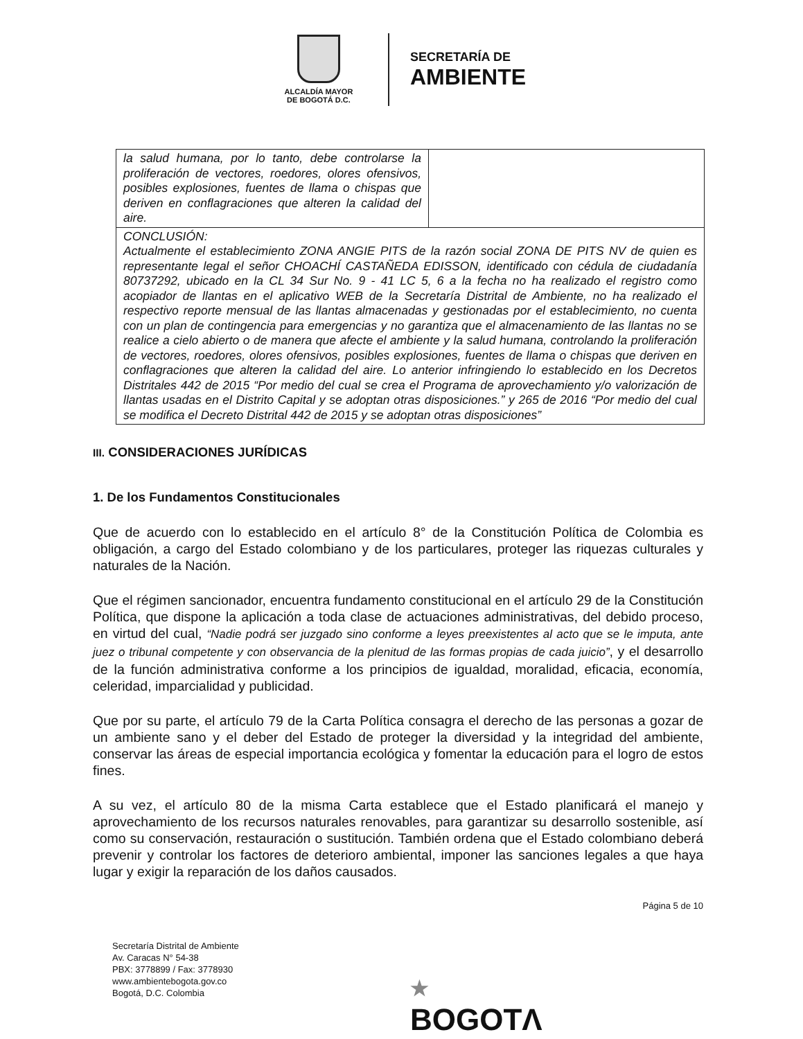ALCALDÍA MAYOR
DE BOGOTÁ D.C.
SECRETARÍA DE
AMBIENTE
| la salud humana, por lo tanto, debe controlarse la proliferación de vectores, roedores, olores ofensivos, posibles explosiones, fuentes de llama o chispas que deriven en conflagraciones que alteren la calidad del aire. | |
| CONCLUSIÓN: Actualmente el establecimiento ZONA ANGIE PITS de la razón social ZONA DE PITS NV de quien es representante legal el señor CHOACHÍ CASTAÑEDA EDISSON, identificado con cédula de ciudadanía 80737292, ubicado en la CL 34 Sur No. 9 - 41 LC 5, 6 a la fecha no ha realizado el registro como acopiador de llantas en el aplicativo WEB de la Secretaría Distrital de Ambiente, no ha realizado el respectivo reporte mensual de las llantas almacenadas y gestionadas por el establecimiento, no cuenta con un plan de contingencia para emergencias y no garantiza que el almacenamiento de las llantas no se realice a cielo abierto o de manera que afecte el ambiente y la salud humana, controlando la proliferación de vectores, roedores, olores ofensivos, posibles explosiones, fuentes de llama o chispas que deriven en conflagraciones que alteren la calidad del aire. Lo anterior infringiendo lo establecido en los Decretos Distritales 442 de 2015 “Por medio del cual se crea el Programa de aprovechamiento y/o valorización de llantas usadas en el Distrito Capital y se adoptan otras disposiciones.” y 265 de 2016 “Por medio del cual se modifica el Decreto Distrital 442 de 2015 y se adoptan otras disposiciones” | |
III. CONSIDERACIONES JURÍDICAS
1. De los Fundamentos Constitucionales
Que de acuerdo con lo establecido en el artículo 8° de la Constitución Política de Colombia es obligación, a cargo del Estado colombiano y de los particulares, proteger las riquezas culturales y naturales de la Nación.
Que el régimen sancionador, encuentra fundamento constitucional en el artículo 29 de la Constitución Política, que dispone la aplicación a toda clase de actuaciones administrativas, del debido proceso, en virtud del cual, “Nadie podrá ser juzgado sino conforme a leyes preexistentes al acto que se le imputa, ante juez o tribunal competente y con observancia de la plenitud de las formas propias de cada juicio”, y el desarrollo de la función administrativa conforme a los principios de igualdad, moralidad, eficacia, economía, celeridad, imparcialidad y publicidad.
Que por su parte, el artículo 79 de la Carta Política consagra el derecho de las personas a gozar de un ambiente sano y el deber del Estado de proteger la diversidad y la integridad del ambiente, conservar las áreas de especial importancia ecológica y fomentar la educación para el logro de estos fines.
A su vez, el artículo 80 de la misma Carta establece que el Estado planificará el manejo y aprovechamiento de los recursos naturales renovables, para garantizar su desarrollo sostenible, así como su conservación, restauración o sustitución. También ordena que el Estado colombiano deberá prevenir y controlar los factores de deterioro ambiental, imponer las sanciones legales a que haya lugar y exigir la reparación de los daños causados.
Página 5 de 10
Secretaría Distrital de Ambiente
Av. Caracas N° 54-38
PBX: 3778899 / Fax: 3778930
www.ambientebogota.gov.co
Bogotá, D.C. Colombia
★
BOGOTΛ